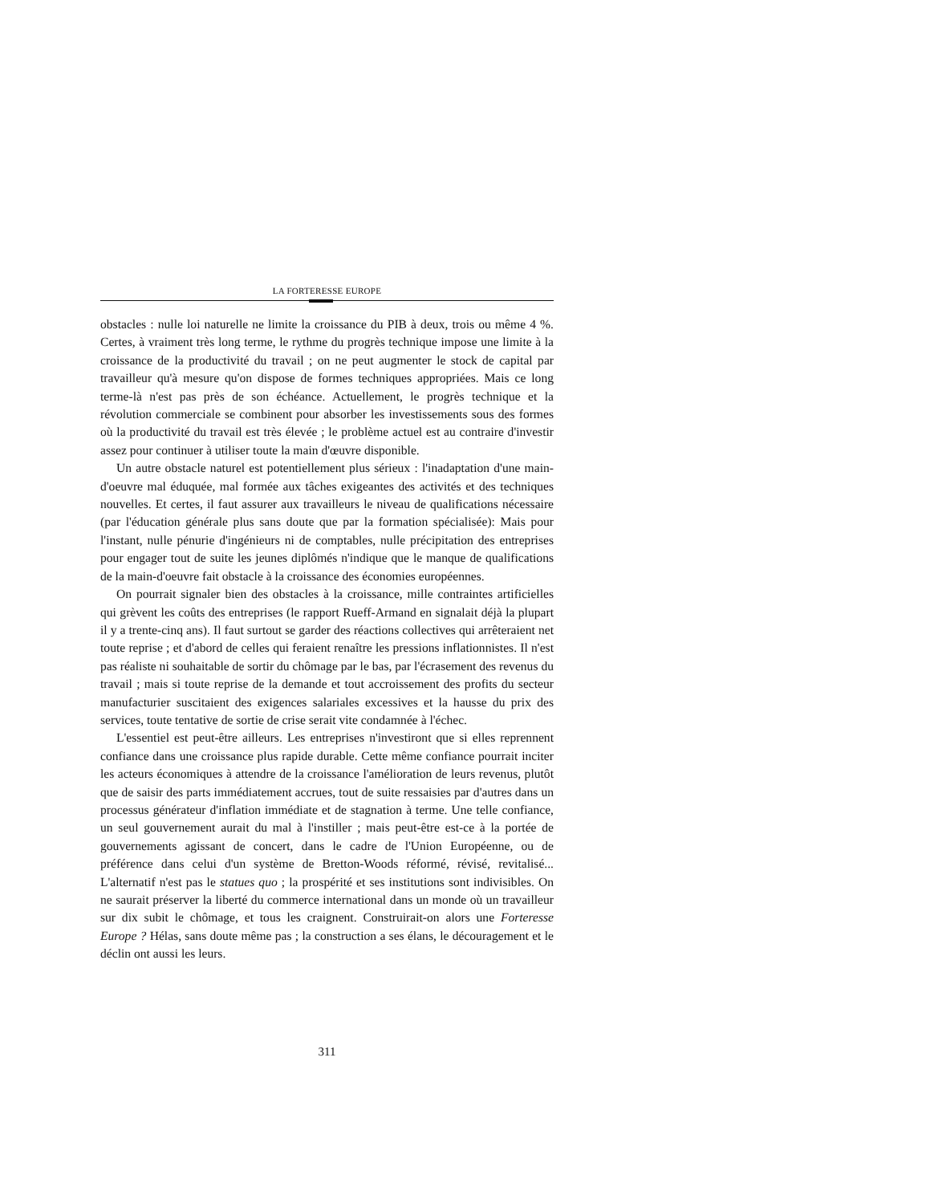LA FORTERESSE EUROPE
obstacles : nulle loi naturelle ne limite la croissance du PIB à deux, trois ou même 4 %. Certes, à vraiment très long terme, le rythme du progrès technique impose une limite à la croissance de la productivité du travail ; on ne peut augmenter le stock de capital par travailleur qu'à mesure qu'on dispose de formes techniques appropriées. Mais ce long terme-là n'est pas près de son échéance. Actuellement, le progrès technique et la révolution commerciale se combinent pour absorber les investissements sous des formes où la productivité du travail est très élevée ; le problème actuel est au contraire d'investir assez pour continuer à utiliser toute la main d'œuvre disponible.
Un autre obstacle naturel est potentiellement plus sérieux : l'inadaptation d'une main-d'oeuvre mal éduquée, mal formée aux tâches exigeantes des activités et des techniques nouvelles. Et certes, il faut assurer aux travailleurs le niveau de qualifications nécessaire (par l'éducation générale plus sans doute que par la formation spécialisée): Mais pour l'instant, nulle pénurie d'ingénieurs ni de comptables, nulle précipitation des entreprises pour engager tout de suite les jeunes diplômés n'indique que le manque de qualifications de la main-d'oeuvre fait obstacle à la croissance des économies européennes.
On pourrait signaler bien des obstacles à la croissance, mille contraintes artificielles qui grèvent les coûts des entreprises (le rapport Rueff-Armand en signalait déjà la plupart il y a trente-cinq ans). Il faut surtout se garder des réactions collectives qui arrêteraient net toute reprise ; et d'abord de celles qui feraient renaître les pressions inflationnistes. Il n'est pas réaliste ni souhaitable de sortir du chômage par le bas, par l'écrasement des revenus du travail ; mais si toute reprise de la demande et tout accroissement des profits du secteur manufacturier suscitaient des exigences salariales excessives et la hausse du prix des services, toute tentative de sortie de crise serait vite condamnée à l'échec.
L'essentiel est peut-être ailleurs. Les entreprises n'investiront que si elles reprennent confiance dans une croissance plus rapide durable. Cette même confiance pourrait inciter les acteurs économiques à attendre de la croissance l'amélioration de leurs revenus, plutôt que de saisir des parts immédiatement accrues, tout de suite ressaisies par d'autres dans un processus générateur d'inflation immédiate et de stagnation à terme. Une telle confiance, un seul gouvernement aurait du mal à l'instiller ; mais peut-être est-ce à la portée de gouvernements agissant de concert, dans le cadre de l'Union Européenne, ou de préférence dans celui d'un système de Bretton-Woods réformé, révisé, revitalisé... L'alternatif n'est pas le statues quo ; la prospérité et ses institutions sont indivisibles. On ne saurait préserver la liberté du commerce international dans un monde où un travailleur sur dix subit le chômage, et tous les craignent. Construirait-on alors une Forteresse Europe ? Hélas, sans doute même pas ; la construction a ses élans, le découragement et le déclin ont aussi les leurs.
311